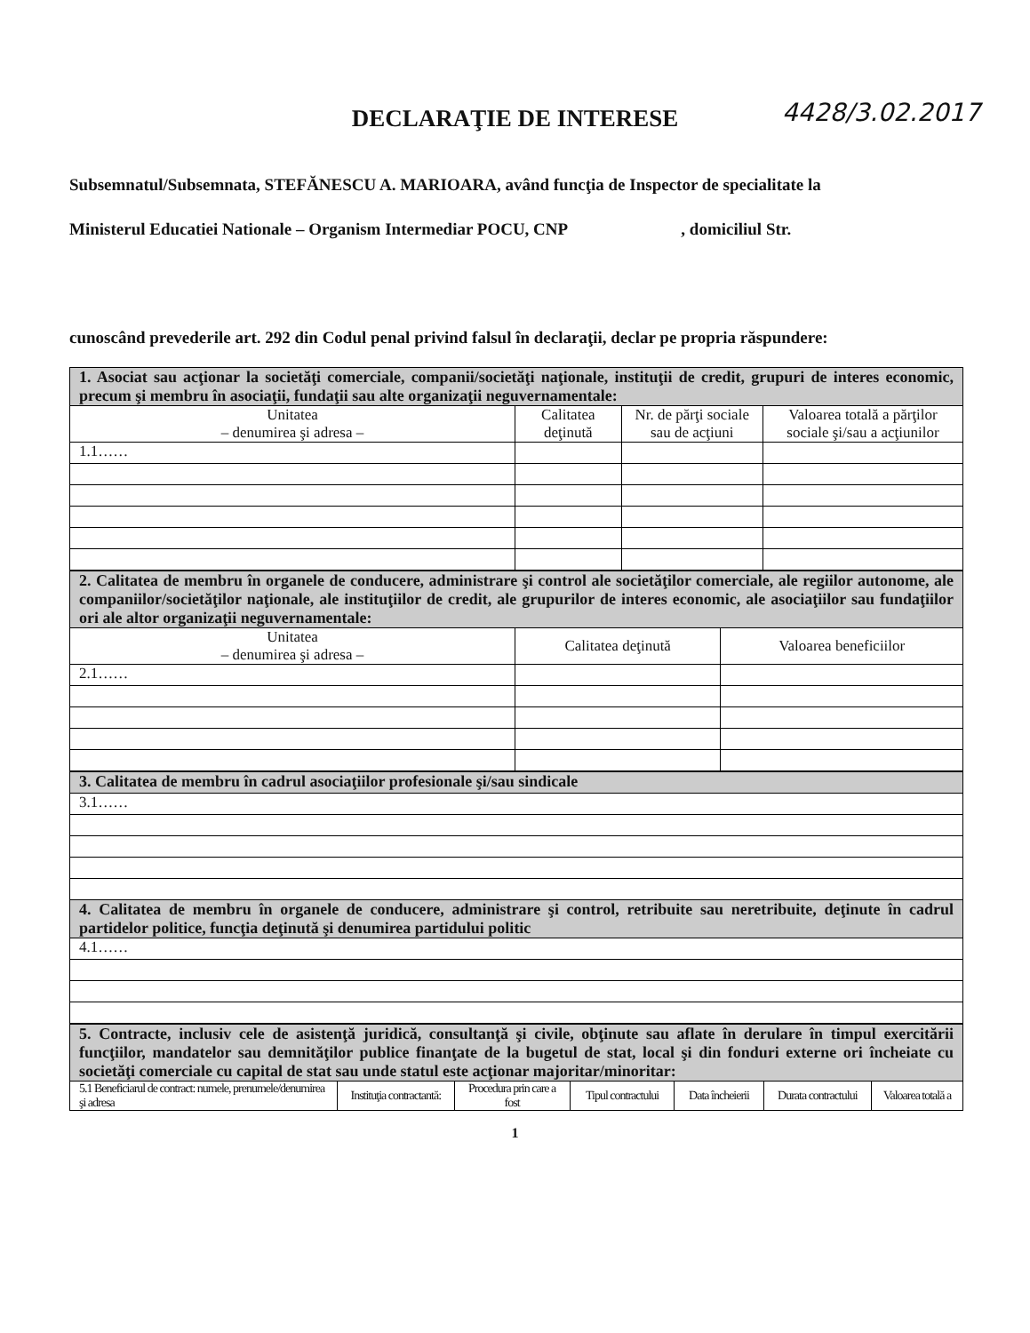4428/3.02.2017
DECLARAŢIE DE INTERESE
Subsemnatul/Subsemnata, STEFĂNESCU A. MARIOARA, având funcţia de Inspector de specialitate la
Ministerul Educatiei Nationale – Organism Intermediar POCU, CNP , domiciliul Str.
cunoscând prevederile art. 292 din Codul penal privind falsul în declaraţii, declar pe propria răspundere:
| 1. Asociat sau acţionar la societăţi comerciale, companii/societăţi naţionale, instituţii de credit, grupuri de interes economic, precum şi membru în asociaţii, fundaţii sau alte organizaţii neguvernamentale: | | | |
| Unitatea – denumirea şi adresa – | Calitatea deţinută | Nr. de părţi sociale sau de acţiuni | Valoarea totală a părţilor sociale şi/sau a acţiunilor |
| 1.1…… | | | |
| 2. Calitatea de membru în organele de conducere, administrare şi control ale societăţilor comerciale, ale regiilor autonome, ale companiilor/societăţilor naţionale, ale instituţiilor de credit, ale grupurilor de interes economic, ale asociaţiilor sau fundaţiilor ori ale altor organizaţii neguvernamentale: | | |
| Unitatea – denumirea şi adresa – | Calitatea deţinută | Valoarea beneficiilor |
| 2.1…… | | |
| 3. Calitatea de membru în cadrul asociaţiilor profesionale şi/sau sindicale |
| 3.1…… |
| 4. Calitatea de membru în organele de conducere, administrare şi control, retribuite sau neretribuite, deţinute în cadrul partidelor politice, funcţia deţinută şi denumirea partidului politic |
| 4.1…… |
| 5. Contracte, inclusiv cele de asistenţă juridică, consultanţă şi civile, obţinute sau aflate în derulare în timpul exercitării funcţiilor, mandatelor sau demnităţilor publice finanţate de la bugetul de stat, local şi din fonduri externe ori încheiate cu societăţi comerciale cu capital de stat sau unde statul este acţionar majoritar/minoritar: | | | | | | |
| 5.1 Beneficiarul de contract: numele, prenumele/denumirea şi adresa | Instituţia contractantă: | Procedura prin care a fost | Tipul contractului | Data încheierii | Durata contractului | Valoarea totală a |
1